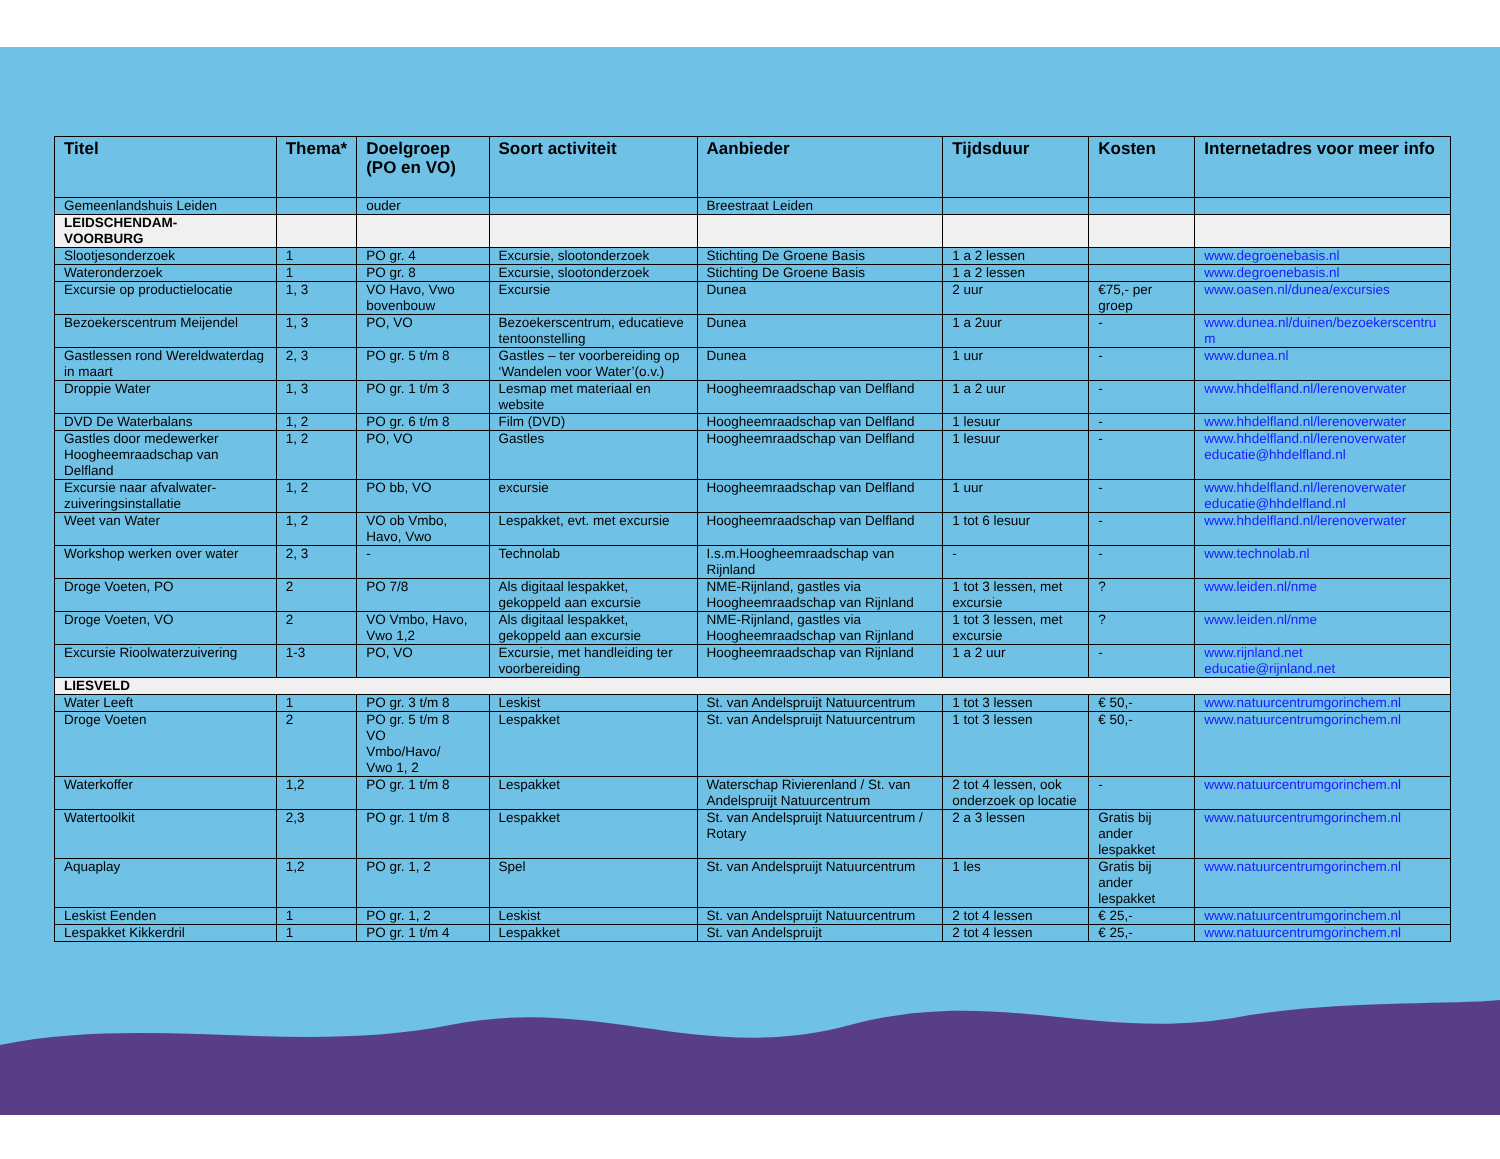| Titel | Thema* | Doelgroep (PO en VO) | Soort activiteit | Aanbieder | Tijdsduur | Kosten | Internetadres voor meer info |
| --- | --- | --- | --- | --- | --- | --- | --- |
| Gemeenlandshuis Leiden | | ouder | | Breestraat Leiden | | | |
| LEIDSCHENDAM- VOORBURG | | | | | | | |
| Slootjesonderzoek | 1 | PO gr. 4 | Excursie, slootonderzoek | Stichting De Groene Basis | 1 a 2 lessen | | www.degroenebasis.nl |
| Wateronderzoek | 1 | PO gr. 8 | Excursie, slootonderzoek | Stichting De Groene Basis | 1 a 2 lessen | | www.degroenebasis.nl |
| Excursie op productielocatie | 1, 3 | VO Havo, Vwo bovenbouw | Excursie | Dunea | 2 uur | €75,- per groep | www.oasen.nl/dunea/excursies |
| Bezoekerscentrum Meijendel | 1, 3 | PO, VO | Bezoekerscentrum, educatieve tentoonstelling | Dunea | 1 a 2uur | - | www.dunea.nl/duinen/bezoekerscentru m |
| Gastlessen rond Wereldwaterdag in maart | 2, 3 | PO gr. 5 t/m 8 | Gastles – ter voorbereiding op ‘Wandelen voor Water’(o.v.) | Dunea | 1 uur | - | www.dunea.nl |
| Droppie Water | 1, 3 | PO gr. 1 t/m 3 | Lesmap met materiaal en website | Hoogheemraadschap van Delfland | 1 a 2 uur | - | www.hhdelfland.nl/lerenoverwater |
| DVD De Waterbalans | 1, 2 | PO gr. 6 t/m 8 | Film (DVD) | Hoogheemraadschap van Delfland | 1 lesuur | - | www.hhdelfland.nl/lerenoverwater |
| Gastles door medewerker Hoogheemraadschap van Delfland | 1, 2 | PO, VO | Gastles | Hoogheemraadschap van Delfland | 1 lesuur | - | www.hhdelfland.nl/lerenoverwater educatie@hhdelfland.nl |
| Excursie naar afvalwater-zuiveringsinstallatie | 1, 2 | PO bb, VO | excursie | Hoogheemraadschap van Delfland | 1 uur | - | www.hhdelfland.nl/lerenoverwater educatie@hhdelfland.nl |
| Weet van Water | 1, 2 | VO ob Vmbo, Havo, Vwo | Lespakket, evt. met excursie | Hoogheemraadschap van Delfland | 1 tot 6 lesuur | - | www.hhdelfland.nl/lerenoverwater |
| Workshop werken over water | 2, 3 | - | Technolab | I.s.m.Hoogheemraadschap van Rijnland | - | - | www.technolab.nl |
| Droge Voeten, PO | 2 | PO 7/8 | Als digitaal lespakket, gekoppeld aan excursie | NME-Rijnland, gastles via Hoogheemraadschap van Rijnland | 1 tot 3 lessen, met excursie | ? | www.leiden.nl/nme |
| Droge Voeten, VO | 2 | VO Vmbo, Havo, Vwo 1,2 | Als digitaal lespakket, gekoppeld aan excursie | NME-Rijnland, gastles via Hoogheemraadschap van Rijnland | 1 tot 3 lessen, met excursie | ? | www.leiden.nl/nme |
| Excursie Rioolwaterzuivering | 1-3 | PO, VO | Excursie, met handleiding ter voorbereiding | Hoogheemraadschap van Rijnland | 1 a 2 uur | - | www.rijnland.net educatie@rijnland.net |
| LIESVELD | | | | | | | |
| Water Leeft | 1 | PO gr. 3 t/m 8 | Leskist | St. van Andelspruijt Natuurcentrum | 1 tot 3 lessen | € 50,- | www.natuurcentrumgorinchem.nl |
| Droge Voeten | 2 | PO gr. 5 t/m 8 VO Vmbo/Havo/ Vwo 1, 2 | Lespakket | St. van Andelspruijt Natuurcentrum | 1 tot 3 lessen | € 50,- | www.natuurcentrumgorinchem.nl |
| Waterkoffer | 1,2 | PO gr. 1 t/m 8 | Lespakket | Waterschap Rivierenland / St. van Andelspruijt Natuurcentrum | 2 tot 4 lessen, ook onderzoek op locatie | - | www.natuurcentrumgorinchem.nl |
| Watertoolkit | 2,3 | PO gr. 1 t/m 8 | Lespakket | St. van Andelspruijt Natuurcentrum / Rotary | 2 a 3 lessen | Gratis bij ander lespakket | www.natuurcentrumgorinchem.nl |
| Aquaplay | 1,2 | PO gr. 1, 2 | Spel | St. van Andelspruijt Natuurcentrum | 1 les | Gratis bij ander lespakket | www.natuurcentrumgorinchem.nl |
| Leskist Eenden | 1 | PO gr. 1, 2 | Leskist | St. van Andelspruijt Natuurcentrum | 2 tot 4 lessen | € 25,- | www.natuurcentrumgorinchem.nl |
| Lespakket Kikkerdril | 1 | PO gr. 1 t/m 4 | Lespakket | St. van Andelspruijt | 2 tot 4 lessen | € 25,- | www.natuurcentrumgorinchem.nl |